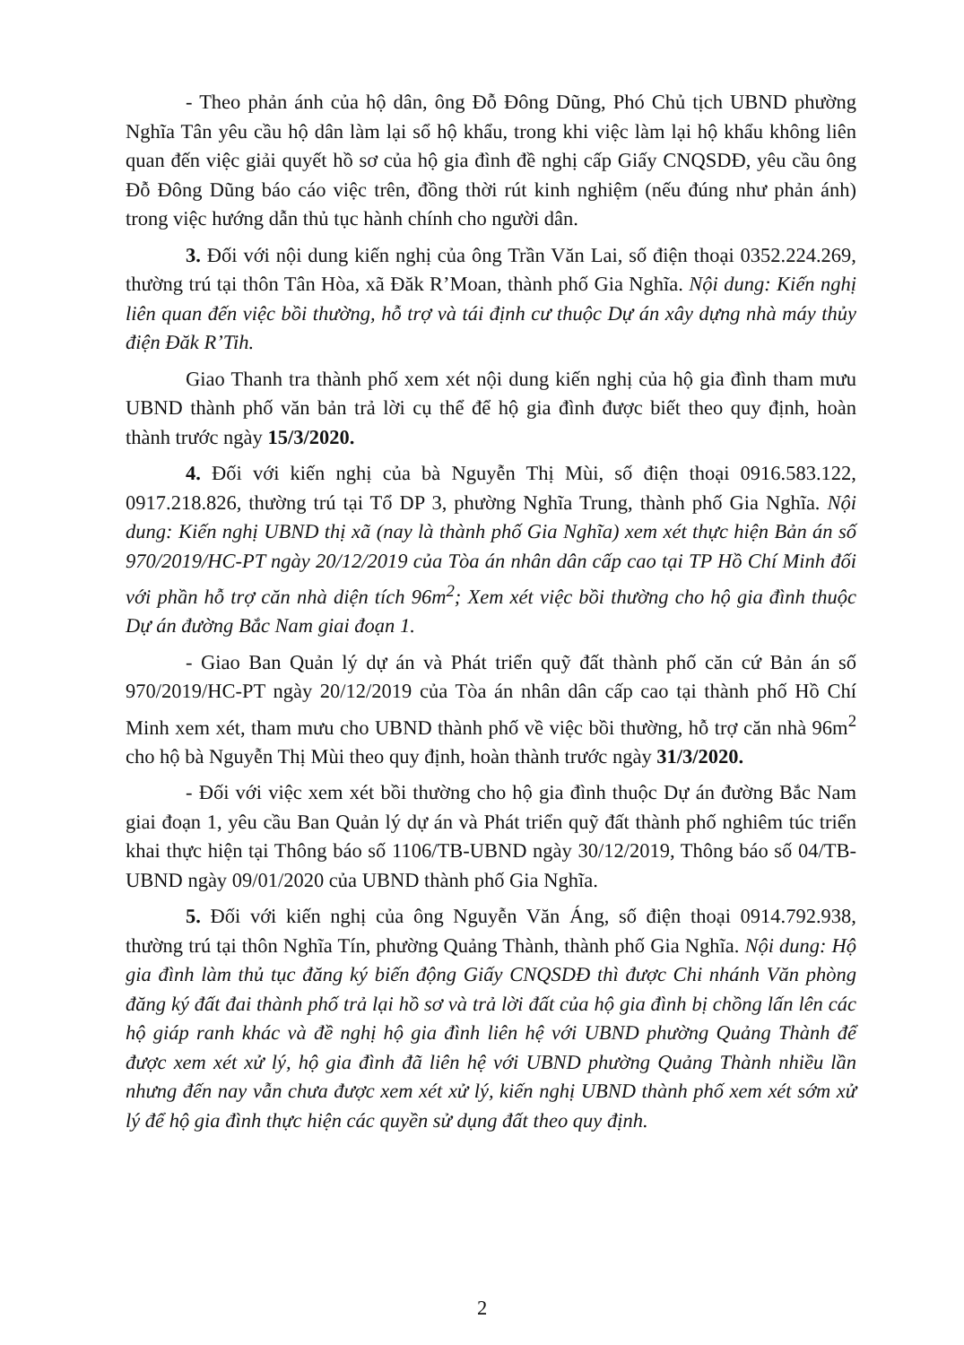- Theo phản ánh của hộ dân, ông Đỗ Đông Dũng, Phó Chủ tịch UBND phường Nghĩa Tân yêu cầu hộ dân làm lại sổ hộ khẩu, trong khi việc làm lại hộ khẩu không liên quan đến việc giải quyết hồ sơ của hộ gia đình đề nghị cấp Giấy CNQSDĐ, yêu cầu ông Đỗ Đông Dũng báo cáo việc trên, đồng thời rút kinh nghiệm (nếu đúng như phản ánh) trong việc hướng dẫn thủ tục hành chính cho người dân.
3. Đối với nội dung kiến nghị của ông Trần Văn Lai, số điện thoại 0352.224.269, thường trú tại thôn Tân Hòa, xã Đăk R’Moan, thành phố Gia Nghĩa. Nội dung: Kiến nghị liên quan đến việc bồi thường, hỗ trợ và tái định cư thuộc Dự án xây dựng nhà máy thủy điện Đăk R’Tih.
Giao Thanh tra thành phố xem xét nội dung kiến nghị của hộ gia đình tham mưu UBND thành phố văn bản trả lời cụ thể để hộ gia đình được biết theo quy định, hoàn thành trước ngày 15/3/2020.
4. Đối với kiến nghị của bà Nguyễn Thị Mùi, số điện thoại 0916.583.122, 0917.218.826, thường trú tại Tổ DP 3, phường Nghĩa Trung, thành phố Gia Nghĩa. Nội dung: Kiến nghị UBND thị xã (nay là thành phố Gia Nghĩa) xem xét thực hiện Bản án số 970/2019/HC-PT ngày 20/12/2019 của Tòa án nhân dân cấp cao tại TP Hồ Chí Minh đối với phần hỗ trợ căn nhà diện tích 96m<sup>2</sup>; Xem xét việc bồi thường cho hộ gia đình thuộc Dự án đường Bắc Nam giai đoạn 1.
- Giao Ban Quản lý dự án và Phát triển quỹ đất thành phố căn cứ Bản án số 970/2019/HC-PT ngày 20/12/2019 của Tòa án nhân dân cấp cao tại thành phố Hồ Chí Minh xem xét, tham mưu cho UBND thành phố về việc bồi thường, hỗ trợ căn nhà 96m<sup>2</sup> cho hộ bà Nguyễn Thị Mùi theo quy định, hoàn thành trước ngày 31/3/2020.
- Đối với việc xem xét bồi thường cho hộ gia đình thuộc Dự án đường Bắc Nam giai đoạn 1, yêu cầu Ban Quản lý dự án và Phát triển quỹ đất thành phố nghiêm túc triển khai thực hiện tại Thông báo số 1106/TB-UBND ngày 30/12/2019, Thông báo số 04/TB-UBND ngày 09/01/2020 của UBND thành phố Gia Nghĩa.
5. Đối với kiến nghị của ông Nguyễn Văn Áng, số điện thoại 0914.792.938, thường trú tại thôn Nghĩa Tín, phường Quảng Thành, thành phố Gia Nghĩa. Nội dung: Hộ gia đình làm thủ tục đăng ký biến động Giấy CNQSDĐ thì được Chi nhánh Văn phòng đăng ký đất đai thành phố trả lại hồ sơ và trả lời đất của hộ gia đình bị chồng lấn lên các hộ giáp ranh khác và đề nghị hộ gia đình liên hệ với UBND phường Quảng Thành để được xem xét xử lý, hộ gia đình đã liên hệ với UBND phường Quảng Thành nhiều lần nhưng đến nay vẫn chưa được xem xét xử lý, kiến nghị UBND thành phố xem xét sớm xử lý để hộ gia đình thực hiện các quyền sử dụng đất theo quy định.
2